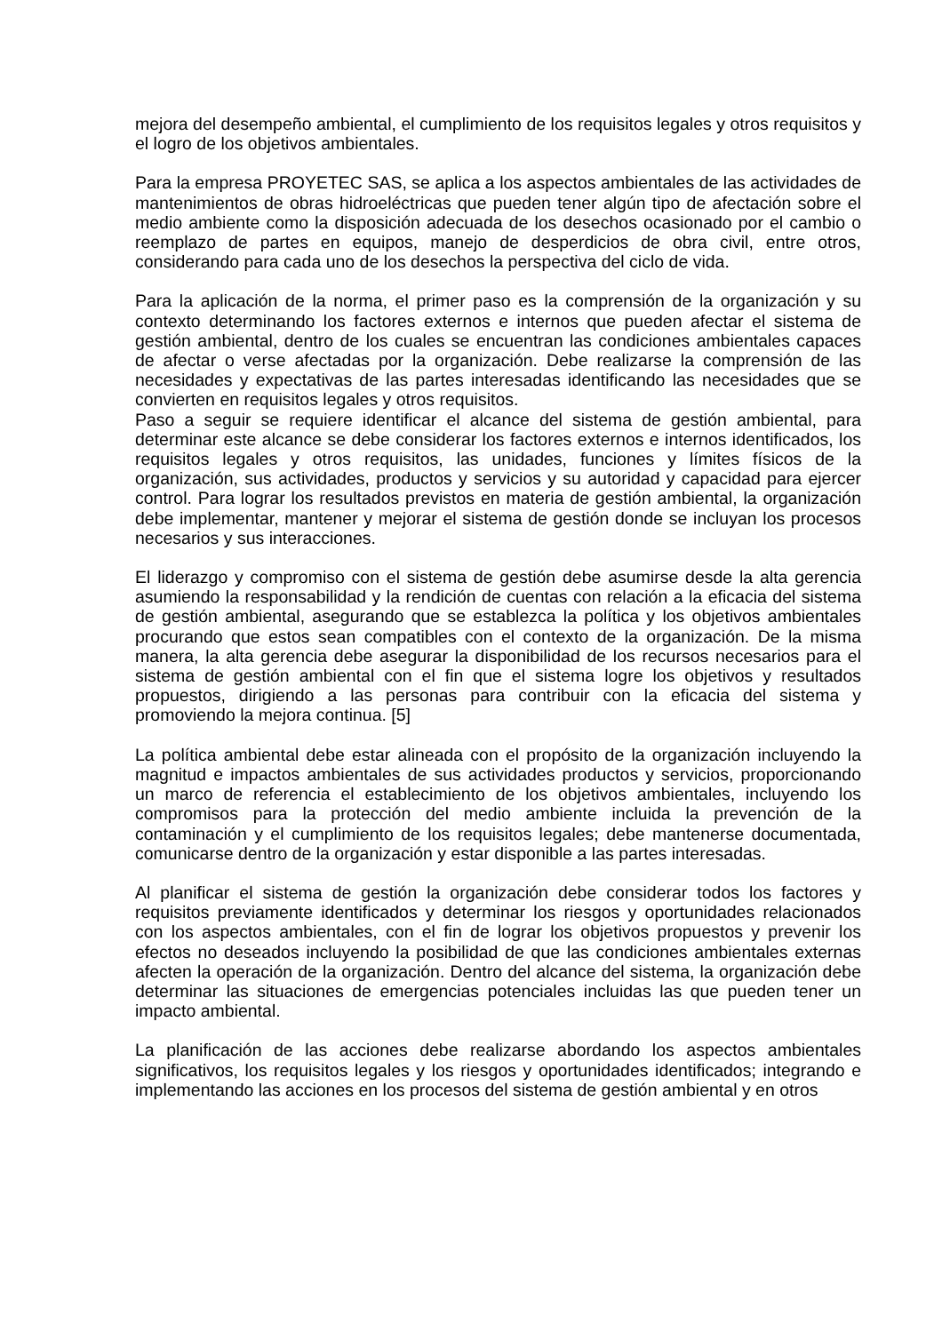mejora del desempeño ambiental, el cumplimiento de los requisitos legales y otros requisitos y el logro de los objetivos ambientales.
Para la empresa PROYETEC SAS, se aplica a los aspectos ambientales de las actividades de mantenimientos de obras hidroeléctricas que pueden tener algún tipo de afectación sobre el medio ambiente como la disposición adecuada de los desechos ocasionado por el cambio o reemplazo de partes en equipos, manejo de desperdicios de obra civil, entre otros, considerando para cada uno de los desechos la perspectiva del ciclo de vida.
Para la aplicación de la norma, el primer paso es la comprensión de la organización y su contexto determinando los factores externos e internos que pueden afectar el sistema de gestión ambiental, dentro de los cuales se encuentran las condiciones ambientales capaces de afectar o verse afectadas por la organización. Debe realizarse la comprensión de las necesidades y expectativas de las partes interesadas identificando las necesidades que se convierten en requisitos legales y otros requisitos.
Paso a seguir se requiere identificar el alcance del sistema de gestión ambiental, para determinar este alcance se debe considerar los factores externos e internos identificados, los requisitos legales y otros requisitos, las unidades, funciones y límites físicos de la organización, sus actividades, productos y servicios y su autoridad y capacidad para ejercer control. Para lograr los resultados previstos en materia de gestión ambiental, la organización debe implementar, mantener y mejorar el sistema de gestión donde se incluyan los procesos necesarios y sus interacciones.
El liderazgo y compromiso con el sistema de gestión debe asumirse desde la alta gerencia asumiendo la responsabilidad y la rendición de cuentas con relación a la eficacia del sistema de gestión ambiental, asegurando que se establezca la política y los objetivos ambientales procurando que estos sean compatibles con el contexto de la organización. De la misma manera, la alta gerencia debe asegurar la disponibilidad de los recursos necesarios para el sistema de gestión ambiental con el fin que el sistema logre los objetivos y resultados propuestos, dirigiendo a las personas para contribuir con la eficacia del sistema y promoviendo la mejora continua. [5]
La política ambiental debe estar alineada con el propósito de la organización incluyendo la magnitud e impactos ambientales de sus actividades productos y servicios, proporcionando un marco de referencia el establecimiento de los objetivos ambientales, incluyendo los compromisos para la protección del medio ambiente incluida la prevención de la contaminación y el cumplimiento de los requisitos legales; debe mantenerse documentada, comunicarse dentro de la organización y estar disponible a las partes interesadas.
Al planificar el sistema de gestión la organización debe considerar todos los factores y requisitos previamente identificados y determinar los riesgos y oportunidades relacionados con los aspectos ambientales, con el fin de lograr los objetivos propuestos y prevenir los efectos no deseados incluyendo la posibilidad de que las condiciones ambientales externas afecten la operación de la organización. Dentro del alcance del sistema, la organización debe determinar las situaciones de emergencias potenciales incluidas las que pueden tener un impacto ambiental.
La planificación de las acciones debe realizarse abordando los aspectos ambientales significativos, los requisitos legales y los riesgos y oportunidades identificados; integrando e implementando las acciones en los procesos del sistema de gestión ambiental y en otros